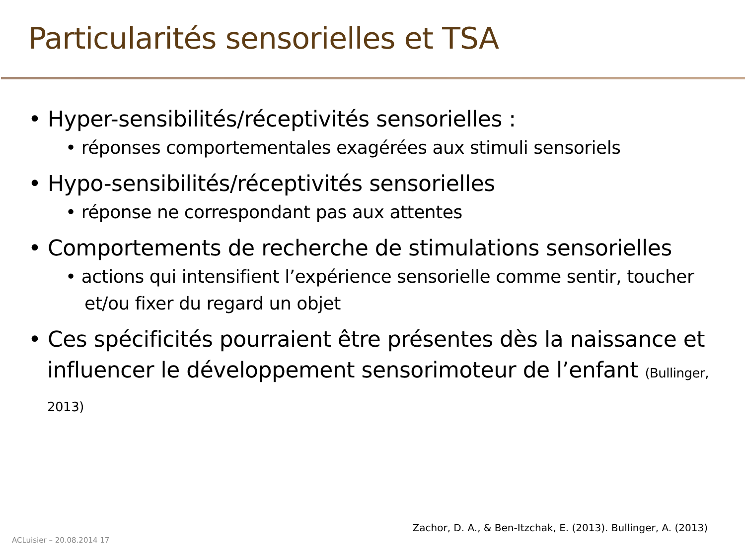Particularités sensorielles et TSA
• Hyper-sensibilités/réceptivités sensorielles :
• réponses comportementales exagérées aux stimuli sensoriels
• Hypo-sensibilités/réceptivités sensorielles
• réponse ne correspondant pas aux attentes
• Comportements de recherche de stimulations sensorielles
• actions qui intensifient l’expérience sensorielle comme sentir, toucher et/ou fixer du regard un objet
• Ces spécificités pourraient être présentes dès la naissance et influencer le développement sensorimoteur de l’enfant (Bullinger, 2013)
Zachor, D. A., & Ben-Itzchak, E. (2013). Bullinger, A. (2013)
ACLuisier – 20.08.2014 17